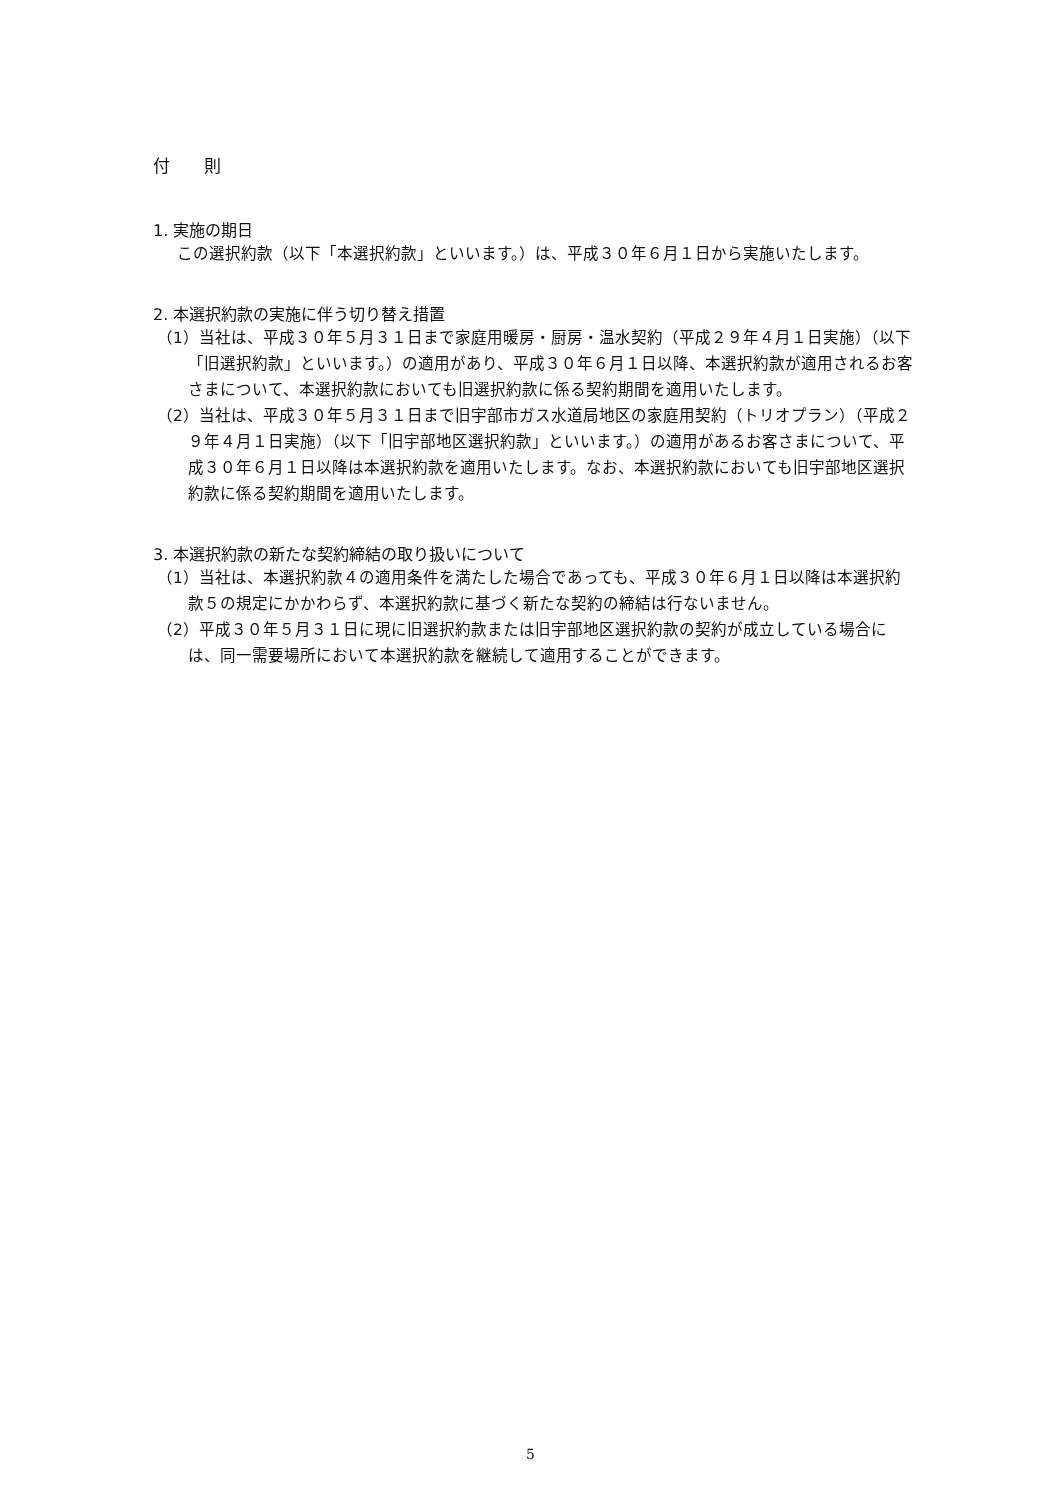付　　則
1. 実施の期日
この選択約款（以下「本選択約款」といいます。）は、平成３０年６月１日から実施いたします。
2. 本選択約款の実施に伴う切り替え措置
（1）当社は、平成３０年５月３１日まで家庭用暖房・厨房・温水契約（平成２９年４月１日実施）（以下「旧選択約款」といいます。）の適用があり、平成３０年６月１日以降、本選択約款が適用されるお客さまについて、本選択約款においても旧選択約款に係る契約期間を適用いたします。
（2）当社は、平成３０年５月３１日まで旧宇部市ガス水道局地区の家庭用契約（トリオプラン）（平成２９年４月１日実施）（以下「旧宇部地区選択約款」といいます。）の適用があるお客さまについて、平成３０年６月１日以降は本選択約款を適用いたします。なお、本選択約款においても旧宇部地区選択約款に係る契約期間を適用いたします。
3. 本選択約款の新たな契約締結の取り扱いについて
（1）当社は、本選択約款４の適用条件を満たした場合であっても、平成３０年６月１日以降は本選択約款５の規定にかかわらず、本選択約款に基づく新たな契約の締結は行ないません。
（2）平成３０年５月３１日に現に旧選択約款または旧宇部地区選択約款の契約が成立している場合には、同一需要場所において本選択約款を継続して適用することができます。
5